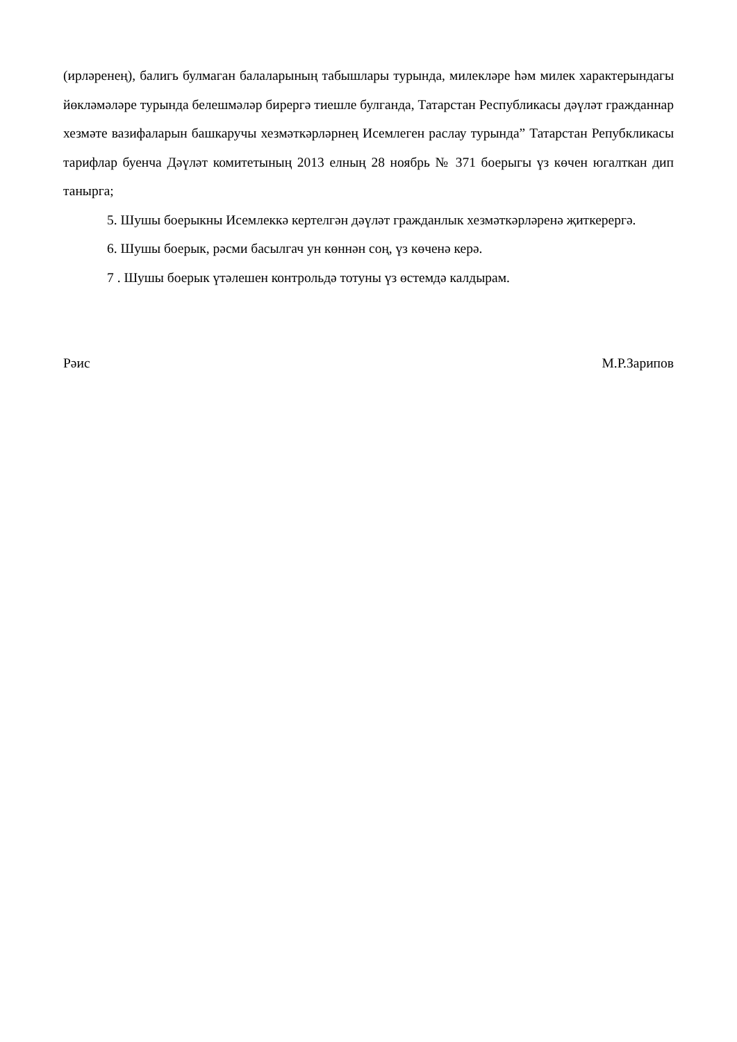(ирләренең), балигь булмаган балаларының табышлары турында, милекләре һәм милек характерындагы йөкләмәләре турында белешмәләр бирергә тиешле булганда, Татарстан Республикасы дәүләт гражданнар хезмәте вазифаларын башкаручы хезмәткәрләрнең Исемлеген раслау турында” Татарстан Репубкликасы тарифлар буенча Дәүләт комитетының 2013 елның 28 ноябрь № 371 боерыгы үз көчен югалткан дип танырга;
5. Шушы боерыкны Исемлеккә кертелгән дәүләт гражданлык хезмәткәрләренә җиткерергә.
6. Шушы боерык, рәсми басылгач ун көннән соң, үз көченә керә.
7 . Шушы боерык үтәлешен контрольдә тотуны үз өстемдә калдырам.
Рәис М.Р.Зарипов